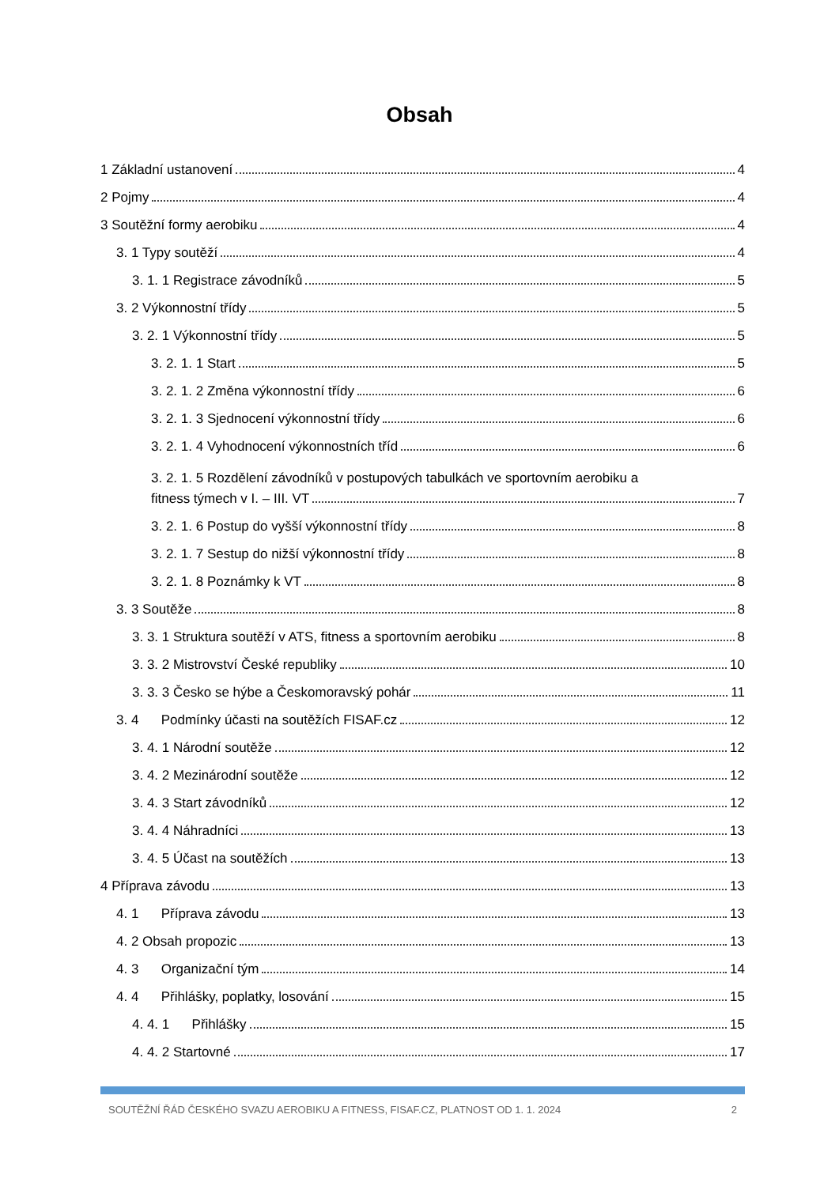Obsah
1 Základní ustanovení 4
2 Pojmy 4
3 Soutěžní formy aerobiku 4
3. 1 Typy soutěží 4
3. 1. 1 Registrace závodníků 5
3. 2 Výkonnostní třídy 5
3. 2. 1 Výkonnostní třídy 5
3. 2. 1. 1 Start 5
3. 2. 1. 2 Změna výkonnostní třídy 6
3. 2. 1. 3 Sjednocení výkonnostní třídy 6
3. 2. 1. 4 Vyhodnocení výkonnostních tříd 6
3. 2. 1. 5 Rozdělení závodníků v postupových tabulkách ve sportovním aerobiku a
fitness týmech v I. – III. VT 7
3. 2. 1. 6 Postup do vyšší výkonnostní třídy 8
3. 2. 1. 7 Sestup do nižší výkonnostní třídy 8
3. 2. 1. 8 Poznámky k VT 8
3. 3 Soutěže 8
3. 3. 1 Struktura soutěží v ATS, fitness a sportovním aerobiku 8
3. 3. 2 Mistrovství České republiky 10
3. 3. 3 Česko se hýbe a Českomoravský pohár 11
3. 4 Podmínky účasti na soutěžích FISAF.cz 12
3. 4. 1 Národní soutěže 12
3. 4. 2 Mezinárodní soutěže 12
3. 4. 3 Start závodníků 12
3. 4. 4 Náhradníci 13
3. 4. 5 Účast na soutěžích 13
4 Příprava závodu 13
4. 1 Příprava závodu 13
4. 2 Obsah propozic 13
4. 3 Organizační tým 14
4. 4 Přihlášky, poplatky, losování 15
4. 4. 1 Přihlášky 15
4. 4. 2 Startovné 17
SOUTĚŽNÍ ŘÁD ČESKÉHO SVAZU AEROBIKU A FITNESS, FISAF.CZ, PLATNOST OD 1. 1. 2024 2